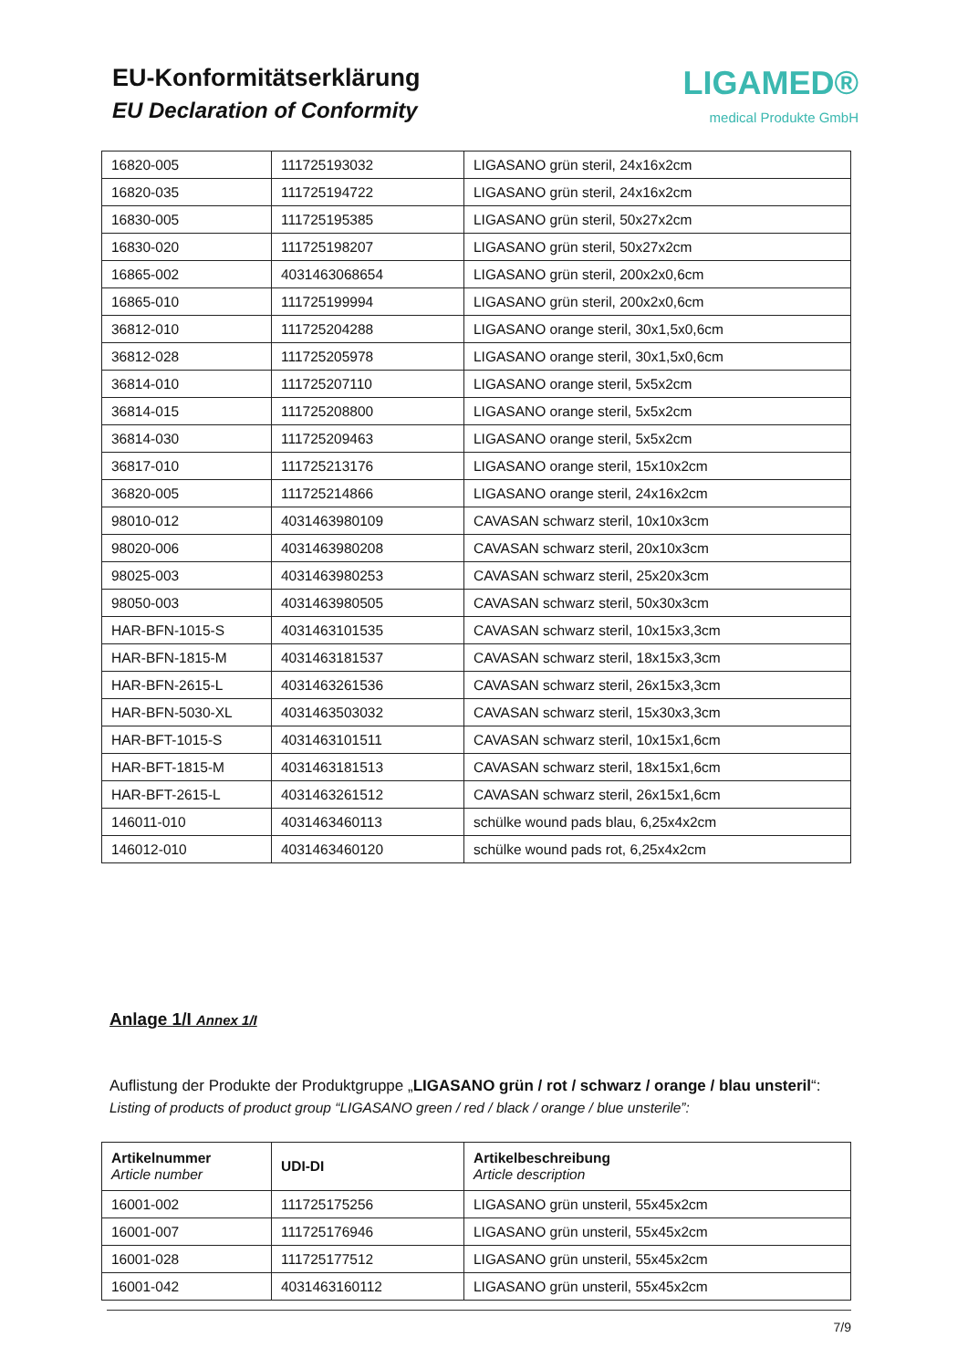EU-Konformitätserklärung
EU Declaration of Conformity
LIGAMED®
medical Produkte GmbH
| 16820-005 | 111725193032 | LIGASANO grün steril, 24x16x2cm |
| 16820-035 | 111725194722 | LIGASANO grün steril, 24x16x2cm |
| 16830-005 | 111725195385 | LIGASANO grün steril, 50x27x2cm |
| 16830-020 | 111725198207 | LIGASANO grün steril, 50x27x2cm |
| 16865-002 | 4031463068654 | LIGASANO grün steril, 200x2x0,6cm |
| 16865-010 | 111725199994 | LIGASANO grün steril, 200x2x0,6cm |
| 36812-010 | 111725204288 | LIGASANO orange steril, 30x1,5x0,6cm |
| 36812-028 | 111725205978 | LIGASANO orange steril, 30x1,5x0,6cm |
| 36814-010 | 111725207110 | LIGASANO orange steril, 5x5x2cm |
| 36814-015 | 111725208800 | LIGASANO orange steril, 5x5x2cm |
| 36814-030 | 111725209463 | LIGASANO orange steril, 5x5x2cm |
| 36817-010 | 111725213176 | LIGASANO orange steril, 15x10x2cm |
| 36820-005 | 111725214866 | LIGASANO orange steril, 24x16x2cm |
| 98010-012 | 4031463980109 | CAVASAN schwarz steril, 10x10x3cm |
| 98020-006 | 4031463980208 | CAVASAN schwarz steril, 20x10x3cm |
| 98025-003 | 4031463980253 | CAVASAN schwarz steril, 25x20x3cm |
| 98050-003 | 4031463980505 | CAVASAN schwarz steril, 50x30x3cm |
| HAR-BFN-1015-S | 4031463101535 | CAVASAN schwarz steril, 10x15x3,3cm |
| HAR-BFN-1815-M | 4031463181537 | CAVASAN schwarz steril, 18x15x3,3cm |
| HAR-BFN-2615-L | 4031463261536 | CAVASAN schwarz steril, 26x15x3,3cm |
| HAR-BFN-5030-XL | 4031463503032 | CAVASAN schwarz steril, 15x30x3,3cm |
| HAR-BFT-1015-S | 4031463101511 | CAVASAN schwarz steril, 10x15x1,6cm |
| HAR-BFT-1815-M | 4031463181513 | CAVASAN schwarz steril, 18x15x1,6cm |
| HAR-BFT-2615-L | 4031463261512 | CAVASAN schwarz steril, 26x15x1,6cm |
| 146011-010 | 4031463460113 | schülke wound pads blau, 6,25x4x2cm |
| 146012-010 | 4031463460120 | schülke wound pads rot, 6,25x4x2cm |
Anlage 1/I Annex 1/I
Auflistung der Produkte der Produktgruppe „LIGASANO grün / rot / schwarz / orange / blau unsteril“:
Listing of products of product group “LIGASANO green / red / black / orange / blue unsterile”:
| Artikelnummer Article number | UDI-DI | Artikelbeschreibung Article description |
| --- | --- | --- |
| 16001-002 | 111725175256 | LIGASANO grün unsteril, 55x45x2cm |
| 16001-007 | 111725176946 | LIGASANO grün unsteril, 55x45x2cm |
| 16001-028 | 111725177512 | LIGASANO grün unsteril, 55x45x2cm |
| 16001-042 | 4031463160112 | LIGASANO grün unsteril, 55x45x2cm |
7/9